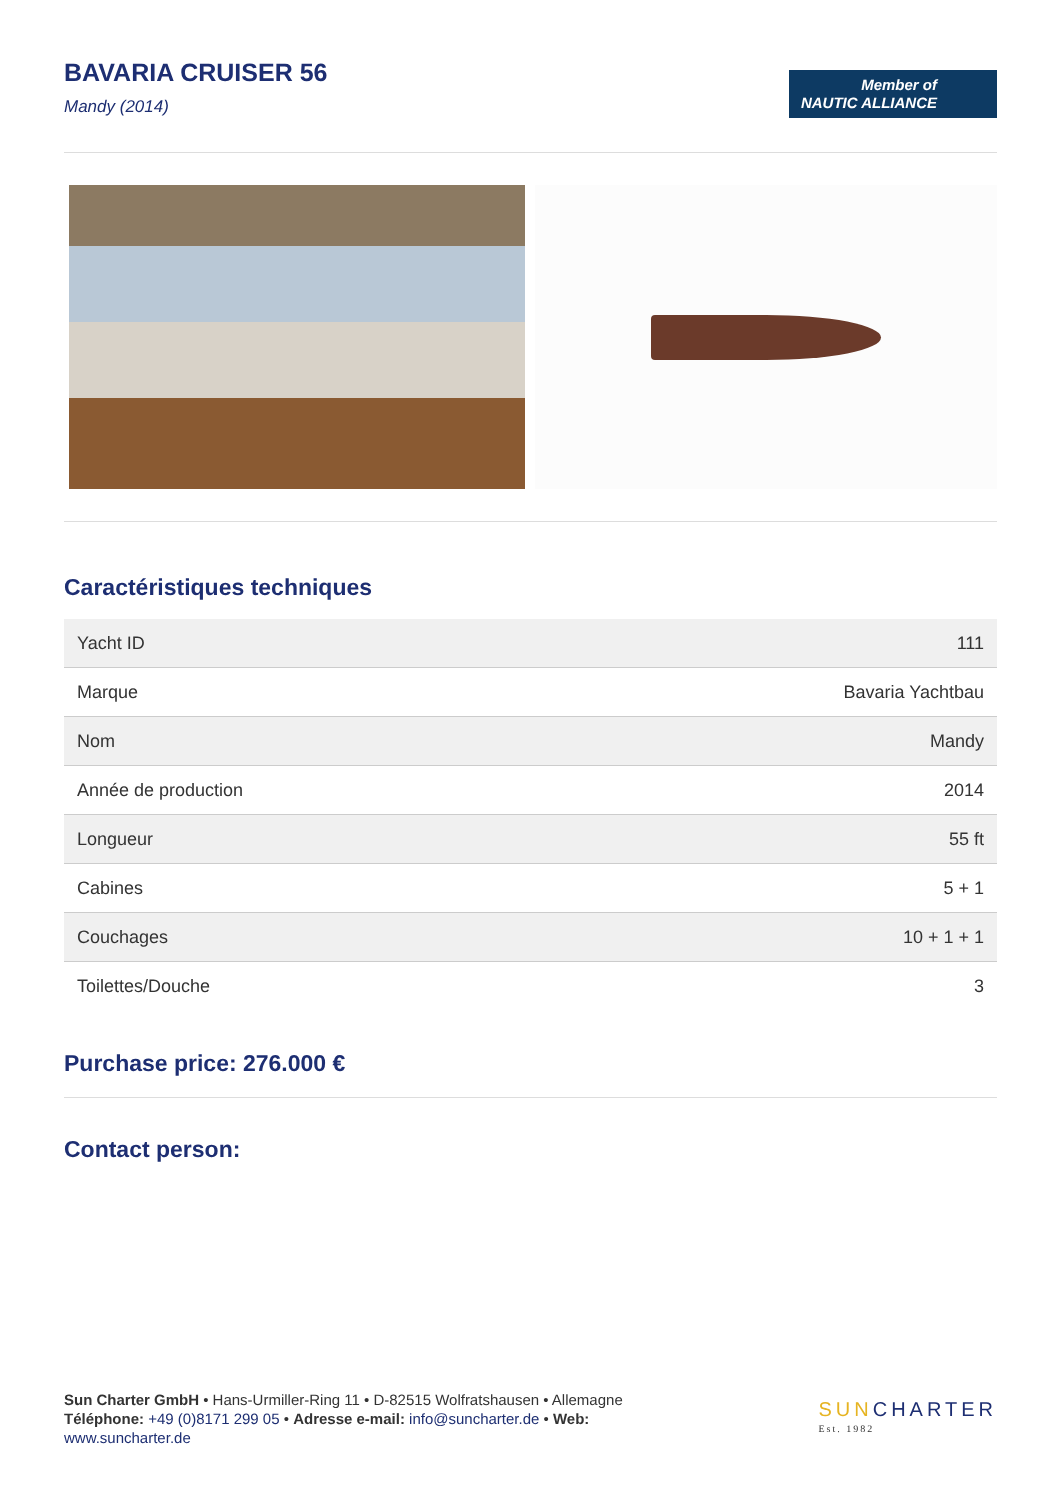BAVARIA CRUISER 56
Mandy (2014)
Member of
NAUTIC ALLIANCE
Caractéristiques techniques
| Yacht ID | 111 |
| Marque | Bavaria Yachtbau |
| Nom | Mandy |
| Année de production | 2014 |
| Longueur | 55 ft |
| Cabines | 5 + 1 |
| Couchages | 10 + 1 + 1 |
| Toilettes/Douche | 3 |
Purchase price: 276.000 €
Contact person:
Sun Charter GmbH • Hans-Urmiller-Ring 11 • D-82515 Wolfratshausen • Allemagne
Téléphone: +49 (0)8171 299 05 • Adresse e-mail: info@suncharter.de • Web:
www.suncharter.de
SUNCHARTER
Est. 1982